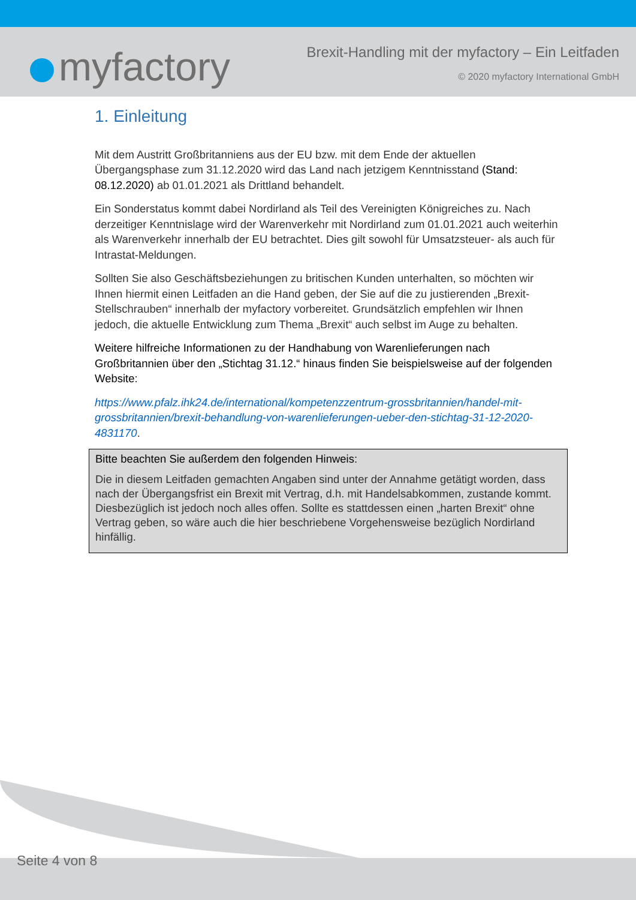myfactory
Brexit-Handling mit der myfactory – Ein Leitfaden
© 2020 myfactory International GmbH
1. Einleitung
Mit dem Austritt Großbritanniens aus der EU bzw. mit dem Ende der aktuellen Übergangsphase zum 31.12.2020 wird das Land nach jetzigem Kenntnisstand (Stand: 08.12.2020) ab 01.01.2021 als Drittland behandelt.
Ein Sonderstatus kommt dabei Nordirland als Teil des Vereinigten Königreiches zu. Nach derzeitiger Kenntnislage wird der Warenverkehr mit Nordirland zum 01.01.2021 auch weiterhin als Warenverkehr innerhalb der EU betrachtet. Dies gilt sowohl für Umsatzsteuer- als auch für Intrastat-Meldungen.
Sollten Sie also Geschäftsbeziehungen zu britischen Kunden unterhalten, so möchten wir Ihnen hiermit einen Leitfaden an die Hand geben, der Sie auf die zu justierenden „Brexit-Stellschrauben“ innerhalb der myfactory vorbereitet. Grundsätzlich empfehlen wir Ihnen jedoch, die aktuelle Entwicklung zum Thema „Brexit“ auch selbst im Auge zu behalten.
Weitere hilfreiche Informationen zu der Handhabung von Warenlieferungen nach Großbritannien über den „Stichtag 31.12.“ hinaus finden Sie beispielsweise auf der folgenden Website:
https://www.pfalz.ihk24.de/international/kompetenzzentrum-grossbritannien/handel-mit-grossbritannien/brexit-behandlung-von-warenlieferungen-ueber-den-stichtag-31-12-2020-4831170.
Bitte beachten Sie außerdem den folgenden Hinweis:
Die in diesem Leitfaden gemachten Angaben sind unter der Annahme getätigt worden, dass nach der Übergangsfrist ein Brexit mit Vertrag, d.h. mit Handelsabkommen, zustande kommt. Diesbezüglich ist jedoch noch alles offen. Sollte es stattdessen einen „harten Brexit“ ohne Vertrag geben, so wäre auch die hier beschriebene Vorgehensweise bezüglich Nordirland hinfällig.
Seite 4 von 8